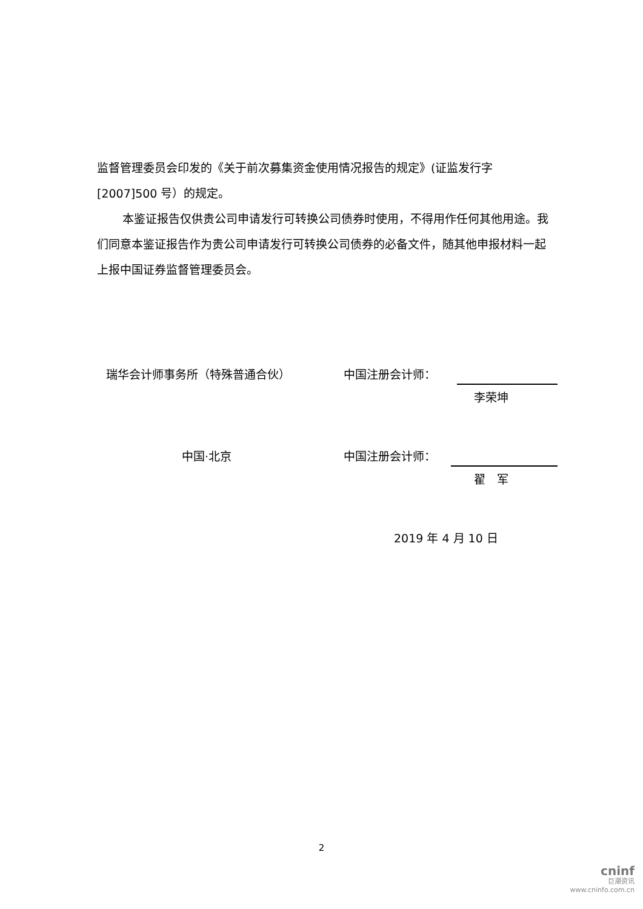监督管理委员会印发的《关于前次募集资金使用情况报告的规定》(证监发行字[2007]500 号）的规定。
本鉴证报告仅供贵公司申请发行可转换公司债券时使用，不得用作任何其他用途。我们同意本鉴证报告作为贵公司申请发行可转换公司债券的必备文件，随其他申报材料一起上报中国证券监督管理委员会。
瑞华会计师事务所（特殊普通合伙） 中国注册会计师：
李荣坤
中国·北京 中国注册会计师：
翟　军
2019 年 4 月 10 日
2
cninf
巨潮资讯
www.cninfo.com.cn